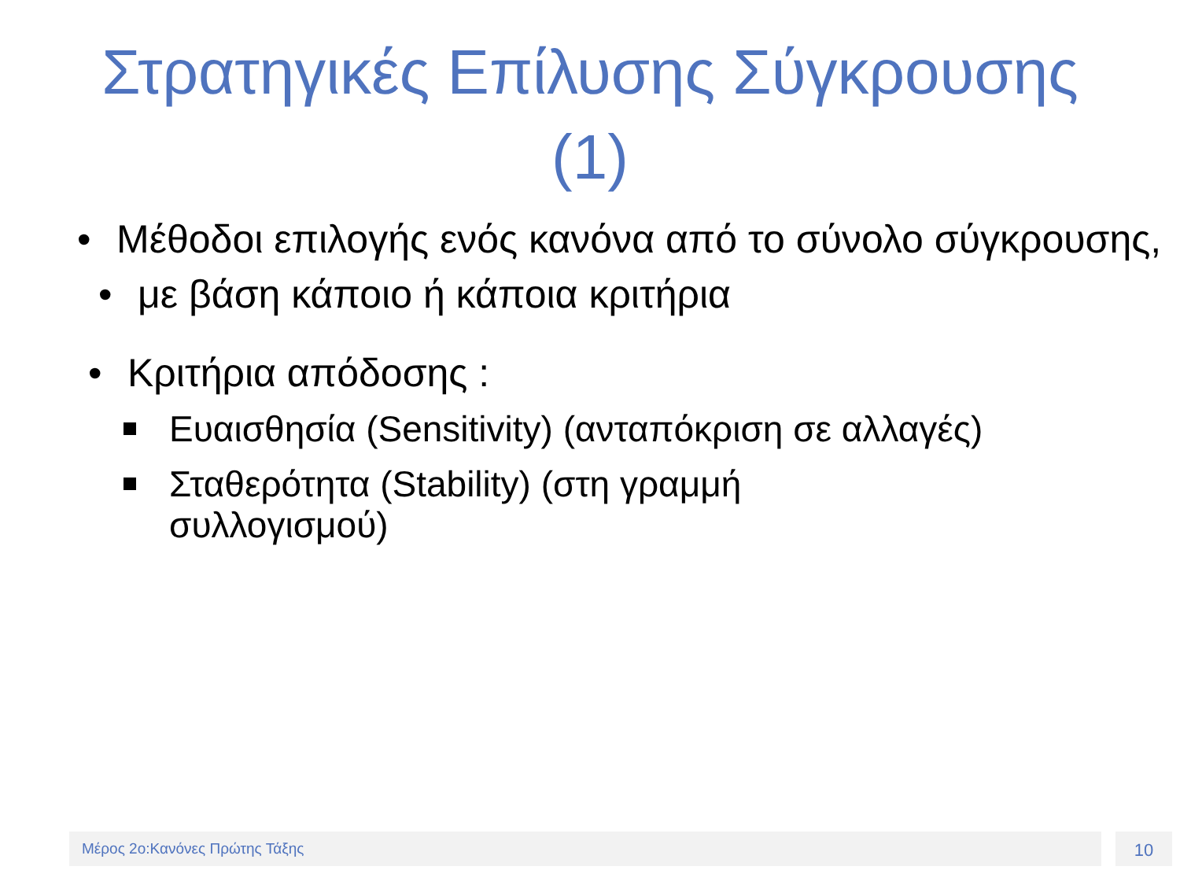Στρατηγικές Επίλυσης Σύγκρουσης
(1)
• Μέθοδοι επιλογής ενός κανόνα από το σύνολο σύγκρουσης,
• με βάση κάποιο ή κάποια κριτήρια
• Κριτήρια απόδοσης :
Ευαισθησία (Sensitivity) (ανταπόκριση σε αλλαγές)
Σταθερότητα (Stability) (στη γραμμή συλλογισμού)
Μέρος 2ο:Κανόνες Πρώτης Τάξης 10